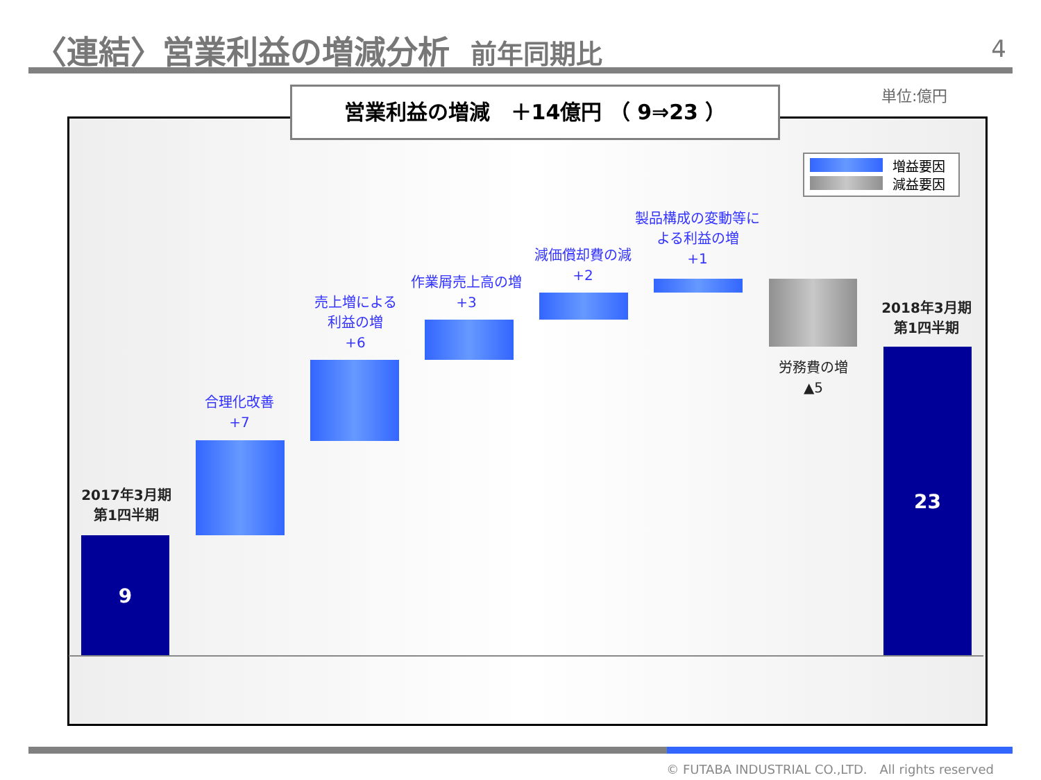〈連結〉営業利益の増減分析 前年同期比
4
単位:億円
営業利益の増減　＋14億円 （ 9⇒23 ）
増益要因
減益要因
2017年3月期
第1四半期
9
合理化改善
+7
売上増による
利益の増
+6
作業屑売上高の増
+3
減価償却費の減
+2
製品構成の変動等に
よる利益の増
+1
労務費の増
▲5
2018年3月期
第1四半期
23
© FUTABA INDUSTRIAL CO.,LTD.　All rights reserved